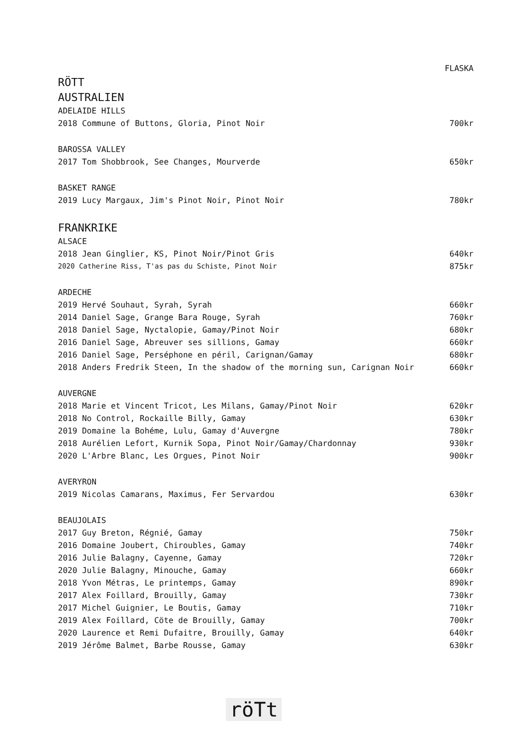| | FLASKA |
| RÖTT | |
| AUSTRALIEN | |
| ADELAIDE HILLS | |
| 2018 Commune of Buttons, Gloria, Pinot Noir | 700kr |
| BAROSSA VALLEY | |
| 2017 Tom Shobbrook, See Changes, Mourverde | 650kr |
| BASKET RANGE | |
| 2019 Lucy Margaux, Jim's Pinot Noir, Pinot Noir | 780kr |
| FRANKRIKE | |
| ALSACE | |
| 2018 Jean Ginglier, KS, Pinot Noir/Pinot Gris | 640kr |
| 2020 Catherine Riss, T'as pas du Schiste, Pinot Noir | 875kr |
| ARDECHE | |
| 2019 Hervé Souhaut, Syrah, Syrah | 660kr |
| 2014 Daniel Sage, Grange Bara Rouge, Syrah | 760kr |
| 2018 Daniel Sage, Nyctalopie, Gamay/Pinot Noir | 680kr |
| 2016 Daniel Sage, Abreuver ses sillions, Gamay | 660kr |
| 2016 Daniel Sage, Perséphone en péril, Carignan/Gamay | 680kr |
| 2018 Anders Fredrik Steen, In the shadow of the morning sun, Carignan Noir | 660kr |
| AUVERGNE | |
| 2018 Marie et Vincent Tricot, Les Milans, Gamay/Pinot Noir | 620kr |
| 2018 No Control, Rockaille Billy, Gamay | 630kr |
| 2019 Domaine la Bohéme, Lulu, Gamay d'Auvergne | 780kr |
| 2018 Aurélien Lefort, Kurnik Sopa, Pinot Noir/Gamay/Chardonnay | 930kr |
| 2020 L'Arbre Blanc, Les Orgues, Pinot Noir | 900kr |
| AVERYRON | |
| 2019 Nicolas Camarans, Maximus, Fer Servardou | 630kr |
| BEAUJOLAIS | |
| 2017 Guy Breton, Régnié, Gamay | 750kr |
| 2016 Domaine Joubert, Chiroubles, Gamay | 740kr |
| 2016 Julie Balagny, Cayenne, Gamay | 720kr |
| 2020 Julie Balagny, Minouche, Gamay | 660kr |
| 2018 Yvon Métras, Le printemps, Gamay | 890kr |
| 2017 Alex Foillard, Brouilly, Gamay | 730kr |
| 2017 Michel Guignier, Le Boutis, Gamay | 710kr |
| 2019 Alex Foillard, Cöte de Brouilly, Gamay | 700kr |
| 2020 Laurence et Remi Dufaitre, Brouilly, Gamay | 640kr |
| 2019 Jérôme Balmet, Barbe Rousse, Gamay | 630kr |
röTt